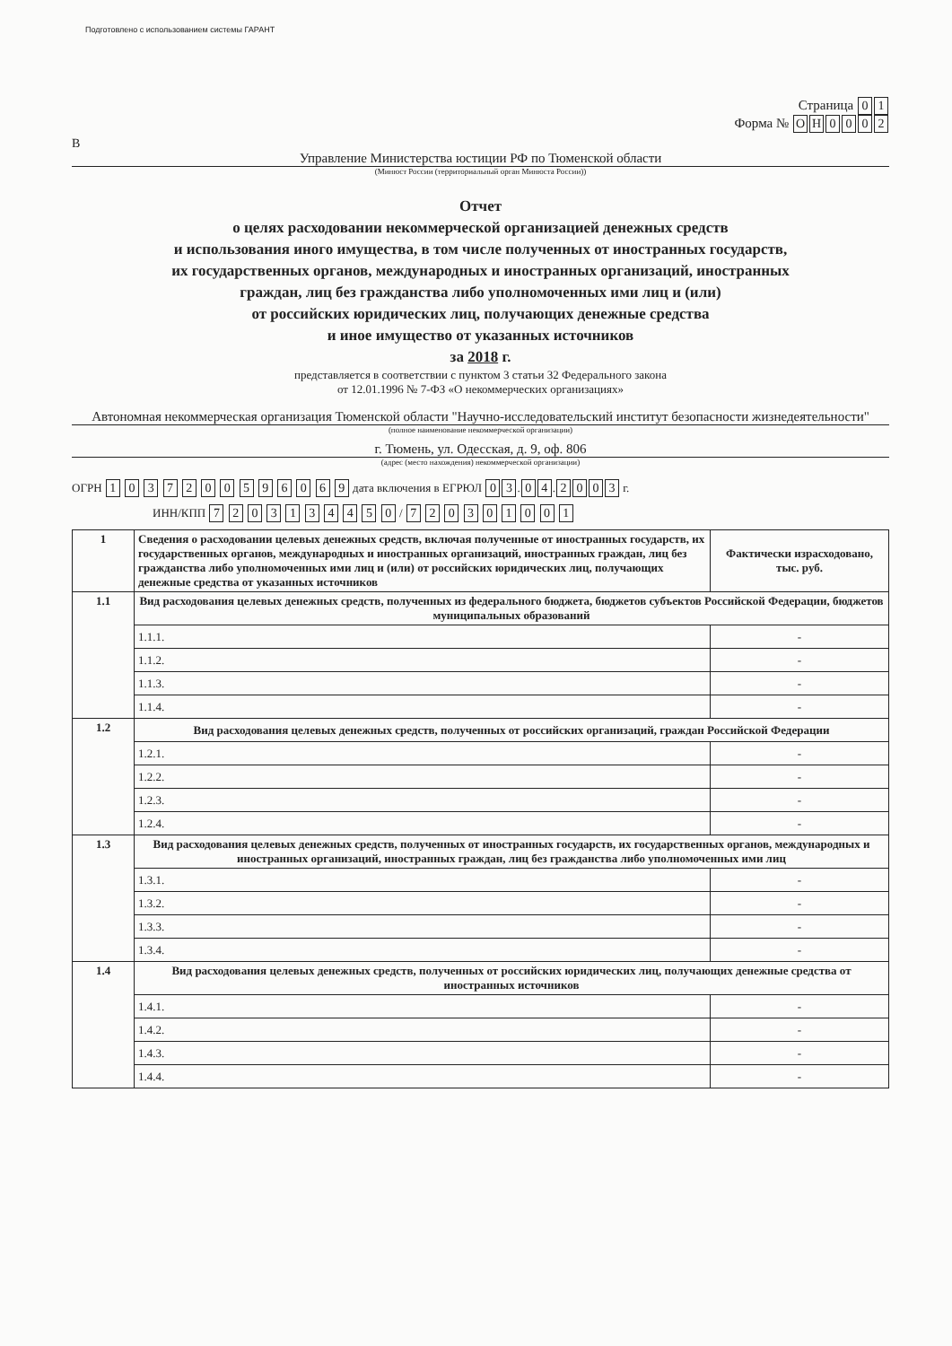Подготовлено с использованием системы ГАРАНТ
Страница 0 1
Форма № ОН 0002
В
Управление Министерства юстиции РФ по Тюменской области
(Минюст России (территориальный орган Минюста России))
Отчет
о целях расходовании некоммерческой организацией денежных средств
и использования иного имущества, в том числе полученных от иностранных государств,
их государственных органов, международных и иностранных организаций, иностранных
граждан, лиц без гражданства либо уполномоченных ими лиц и (или)
от российских юридических лиц, получающих денежные средства
и иное имущество от указанных источников
за 2018 г.
представляется в соответствии с пунктом 3 статьи 32 Федерального закона
от 12.01.1996 № 7-ФЗ «О некоммерческих организациях»
Автономная некоммерческая организация Тюменской области "Научно-исследовательский институт безопасности жизнедеятельности"
(полное наименование некоммерческой организации)
г. Тюмень, ул. Одесская, д. 9, оф. 806
(адрес (место нахождения) некоммерческой организации)
ОГРН 1 0 3 7 2 0 0 5 9 6 0 6 9 дата включения в ЕГРЮЛ 0 3. 0 4. 2003 г.
ИНН/КПП 7 2 0 3 1 3 4 4 5 0 / 7 2 0 3 0 1 0 0 1
| 1 | Сведения о расходовании целевых денежных средств, включая полученные от иностранных государств, их государственных органов, международных и иностранных организаций, иностранных граждан, лиц без гражданства либо уполномоченных ими лиц и (или) от российских юридических лиц, получающих денежные средства от указанных источников | Фактически израсходовано, тыс. руб. |
| 1.1 | Вид расходования целевых денежных средств, полученных из федерального бюджета, бюджетов субъектов Российской Федерации, бюджетов муниципальных образований | |
| | 1.1.1. | - |
| | 1.1.2. | - |
| | 1.1.3. | - |
| | 1.1.4. | - |
| 1.2 | Вид расходования целевых денежных средств, полученных от российских организаций, граждан Российской Федерации | |
| | 1.2.1. | - |
| | 1.2.2. | - |
| | 1.2.3. | - |
| | 1.2.4. | - |
| 1.3 | Вид расходования целевых денежных средств, полученных от иностранных государств, их государственных органов, международных и иностранных организаций, иностранных граждан, лиц без гражданства либо уполномоченных ими лиц | |
| | 1.3.1. | - |
| | 1.3.2. | - |
| | 1.3.3. | - |
| | 1.3.4. | - |
| 1.4 | Вид расходования целевых денежных средств, полученных от российских юридических лиц, получающих денежные средства от иностранных источников | |
| | 1.4.1. | - |
| | 1.4.2. | - |
| | 1.4.3. | - |
| | 1.4.4. | - |